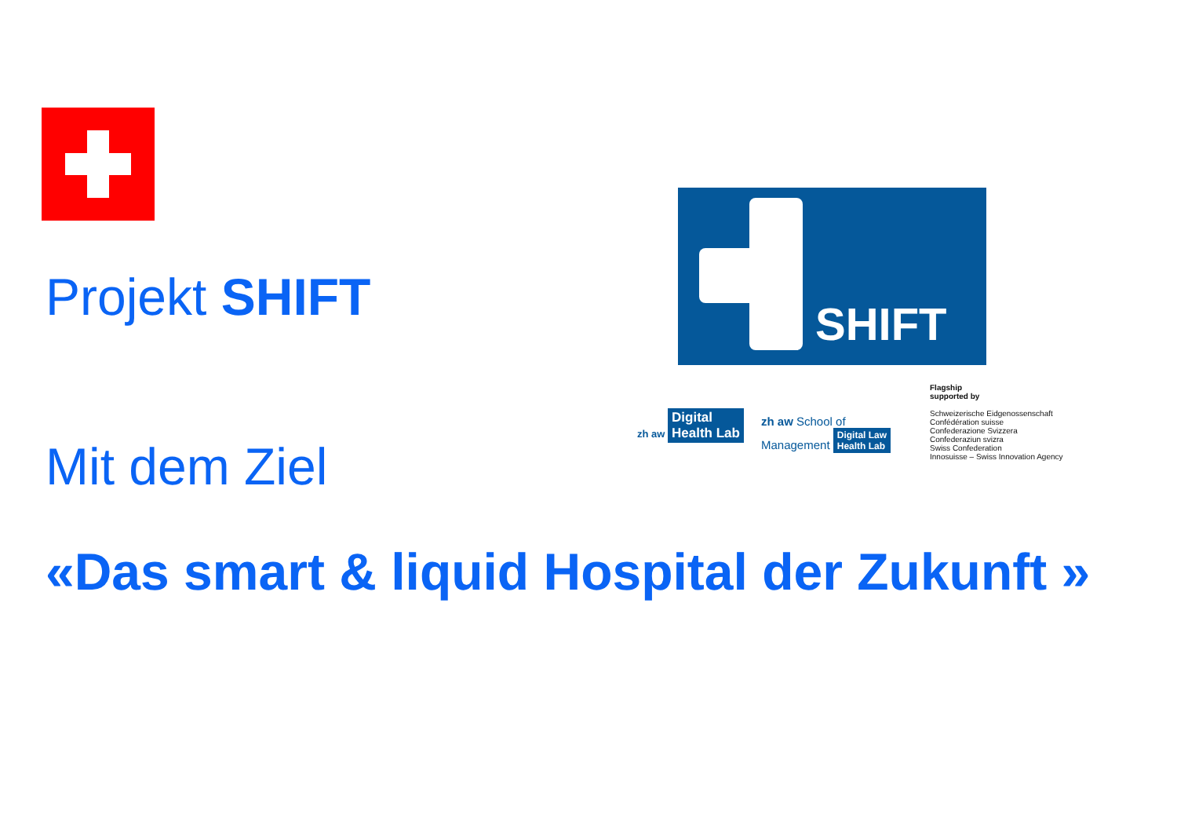SHIFT
zh aw Digital
Health Lab
zh aw School of
Management Digital Law
Health Lab
Flagship
supported by
Schweizerische Eidgenossenschaft
Confédération suisse
Confederazione Svizzera
Confederaziun svizra
Swiss Confederation
Innosuisse – Swiss Innovation Agency
Projekt SHIFT
Mit dem Ziel
«Das smart & liquid Hospital der Zukunft »